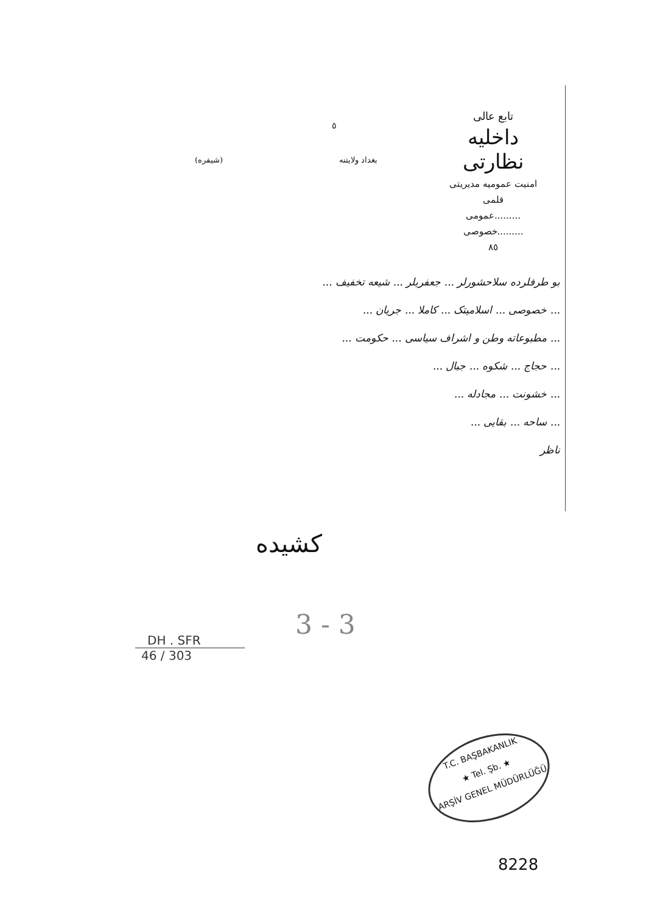تابع عالی
داخلیه نظارتی
امنیت عمومیه مدیریتی
قلمی
.........عمومی
.........خصوصی
٨٥
٥
بغداد ولایتنه (شیفره)
بو طرفلرده سلاحشورلر ... جعفریلر ... شیعه تخفیف ...
... خصوصی ... اسلامیتک ... کاملا ... جریان ...
... مطبوعاته وطن و اشراف سیاسی ... حکومت ...
... حجاج ... شکوه ... جبال ...
... خشونت ... مجادله ...
... ساحه ... بقایی ...
ناظر
کشیده
3 - 3
DH . SFR
46 / 303
T.C. BAŞBAKANLIK
★ Tel. Şb. ★
ARŞİV GENEL MÜDÜRLÜĞÜ
8228